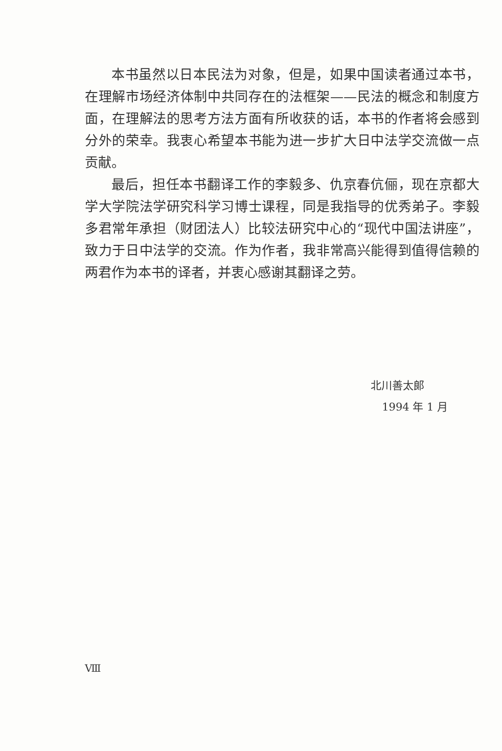本书虽然以日本民法为对象，但是，如果中国读者通过本书，在理解市场经济体制中共同存在的法框架——民法的概念和制度方面，在理解法的思考方法方面有所收获的话，本书的作者将会感到分外的荣幸。我衷心希望本书能为进一步扩大日中法学交流做一点贡献。
最后，担任本书翻译工作的李毅多、仇京春伉俪，现在京都大学大学院法学研究科学习博士课程，同是我指导的优秀弟子。李毅多君常年承担（财团法人）比较法研究中心的“现代中国法讲座”，致力于日中法学的交流。作为作者，我非常高兴能得到值得信赖的两君作为本书的译者，并衷心感谢其翻译之劳。
北川善太郎
1994 年 1 月
Ⅷ